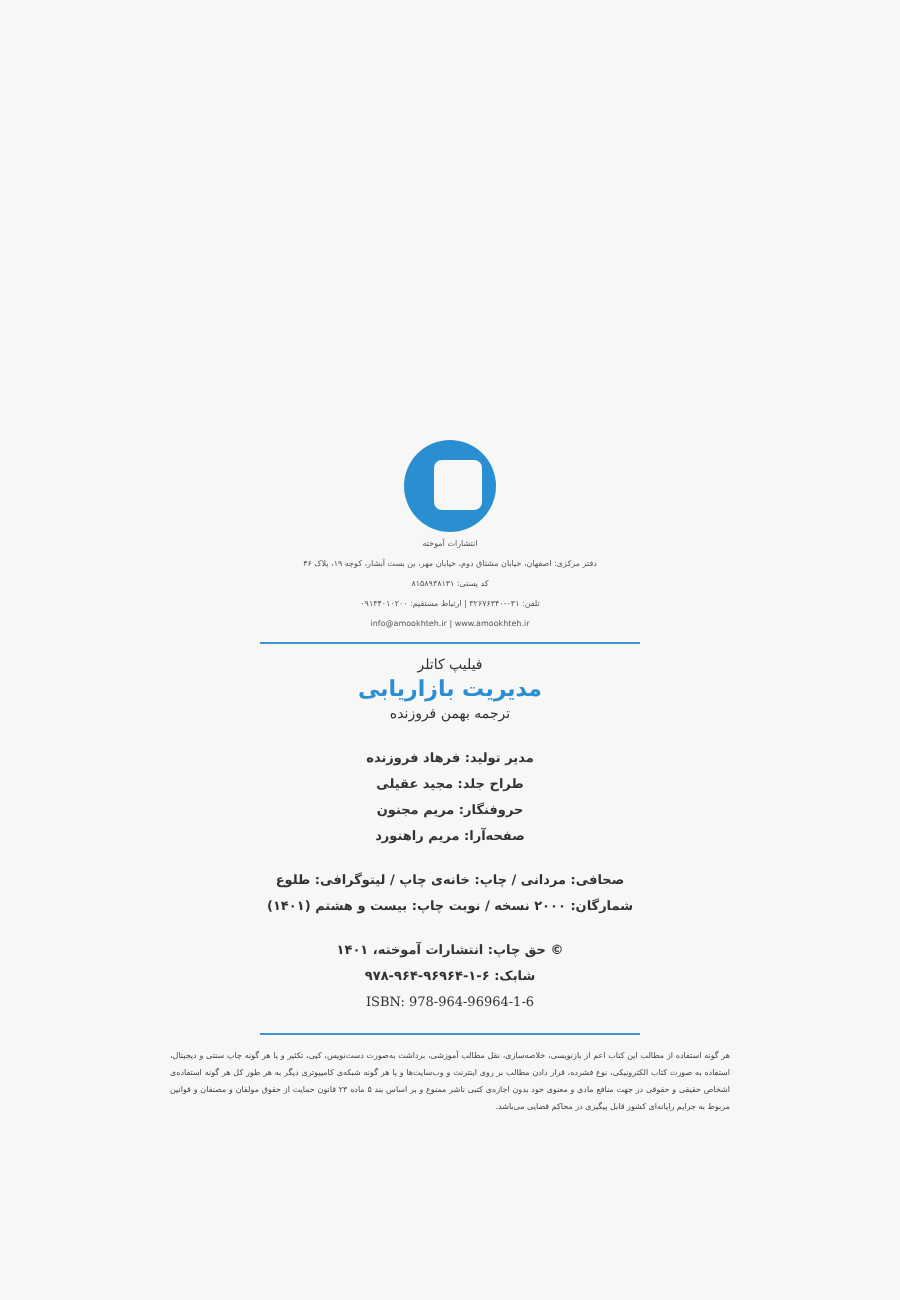انتشارات آموخته
دفتر مرکزی: اصفهان، خیابان مشتاق دوم، خیابان مهر، بن بست آبشار، کوچه ۱۹، پلاک ۴۶
کد پستی: ۸۱۵۸۹۳۸۱۳۱
تلفن: ۰۳۱-۳۲۶۷۶۳۴۰ | ارتباط مستقیم: ۰۹۱۳۴۰۱۰۲۰۰
info@amookhteh.ir | www.amookhteh.ir
فیلیپ کاتلر
مدیریت بازاریابی
ترجمه بهمن فروزنده
مدیر تولید: فرهاد فروزنده
طراح جلد: مجید عقیلی
حروفنگار: مریم مجنون
صفحه‌آرا: مریم راهنورد
صحافی: مردانی / چاپ: خانه‌ی چاپ / لیتوگرافی: طلوع
شمارگان: ۲۰۰۰ نسخه / نوبت چاپ: بیست و هشتم (۱۴۰۱)
© حق چاپ: انتشارات آموخته، ۱۴۰۱
شابک: ۶-۱-۹۶۹۶۴-۹۶۴-۹۷۸
ISBN: 978-964-96964-1-6
هر گونه استفاده از مطالب این کتاب اعم از بازنویسی، خلاصه‌سازی، نقل مطالب آموزشی، برداشت به‌صورت دست‌نویس، کپی، تکثیر و یا هر گونه چاپ سنتی و دیجیتال، استفاده به صورت کتاب الکترونیکی، نوع فشرده، قرار دادن مطالب بر روی اینترنت و وب‌سایت‌ها و یا هر گونه شبکه‌ی کامپیوتری دیگر به هر طور کل هر گونه استفاده‌ی اشخاص حقیقی و حقوقی در جهت منافع مادی و معنوی خود بدون اجازه‌ی کتبی ناشر ممنوع و بر اساس بند ۵ ماده ۲۳ قانون حمایت از حقوق مولفان و مصنفان و قوانین مربوط به جرایم رایانه‌ای کشور قابل پیگیری در محاکم قضایی می‌باشد.